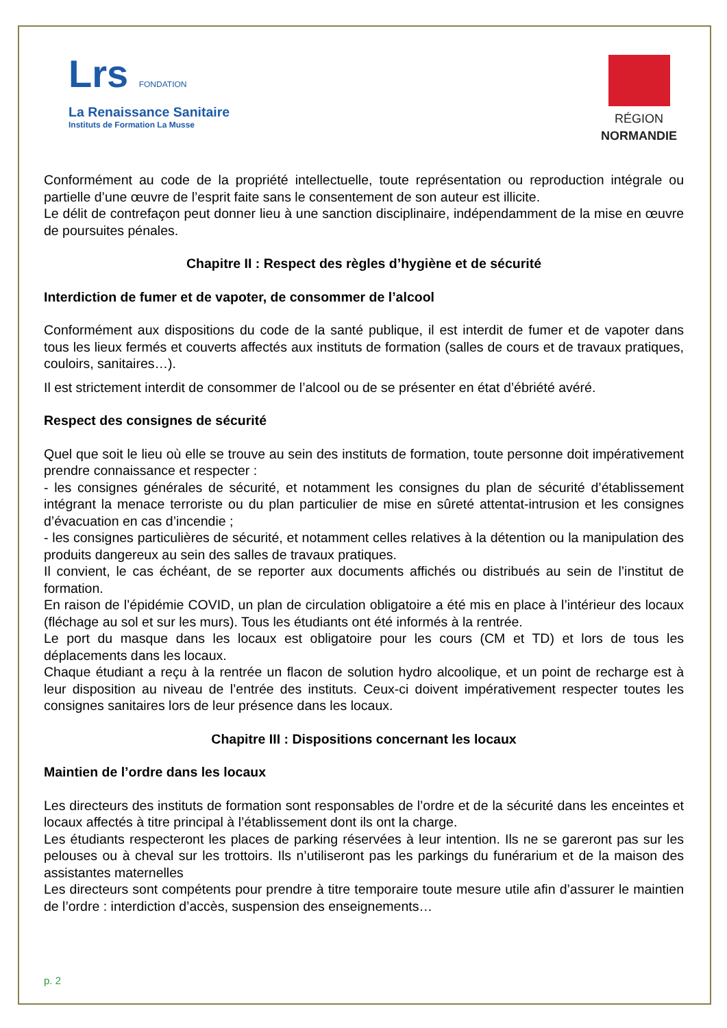Lrs FONDATION
La Renaissance Sanitaire
Instituts de Formation La Musse
RÉGION
NORMANDIE
Conformément au code de la propriété intellectuelle, toute représentation ou reproduction intégrale ou partielle d’une œuvre de l’esprit faite sans le consentement de son auteur est illicite.
Le délit de contrefaçon peut donner lieu à une sanction disciplinaire, indépendamment de la mise en œuvre de poursuites pénales.
Chapitre II : Respect des règles d’hygiène et de sécurité
Interdiction de fumer et de vapoter, de consommer de l’alcool
Conformément aux dispositions du code de la santé publique, il est interdit de fumer et de vapoter dans tous les lieux fermés et couverts affectés aux instituts de formation (salles de cours et de travaux pratiques, couloirs, sanitaires…).
Il est strictement interdit de consommer de l’alcool ou de se présenter en état d’ébriété avéré.
Respect des consignes de sécurité
Quel que soit le lieu où elle se trouve au sein des instituts de formation, toute personne doit impérativement prendre connaissance et respecter :
- les consignes générales de sécurité, et notamment les consignes du plan de sécurité d’établissement intégrant la menace terroriste ou du plan particulier de mise en sûreté attentat-intrusion et les consignes d’évacuation en cas d’incendie ;
- les consignes particulières de sécurité, et notamment celles relatives à la détention ou la manipulation des produits dangereux au sein des salles de travaux pratiques.
Il convient, le cas échéant, de se reporter aux documents affichés ou distribués au sein de l’institut de formation.
En raison de l’épidémie COVID, un plan de circulation obligatoire a été mis en place à l’intérieur des locaux (fléchage au sol et sur les murs). Tous les étudiants ont été informés à la rentrée.
Le port du masque dans les locaux est obligatoire pour les cours (CM et TD) et lors de tous les déplacements dans les locaux.
Chaque étudiant a reçu à la rentrée un flacon de solution hydro alcoolique, et un point de recharge est à leur disposition au niveau de l’entrée des instituts. Ceux-ci doivent impérativement respecter toutes les consignes sanitaires lors de leur présence dans les locaux.
Chapitre III : Dispositions concernant les locaux
Maintien de l’ordre dans les locaux
Les directeurs des instituts de formation sont responsables de l’ordre et de la sécurité dans les enceintes et locaux affectés à titre principal à l’établissement dont ils ont la charge.
Les étudiants respecteront les places de parking réservées à leur intention. Ils ne se gareront pas sur les pelouses ou à cheval sur les trottoirs. Ils n’utiliseront pas les parkings du funérarium et de la maison des assistantes maternelles
Les directeurs sont compétents pour prendre à titre temporaire toute mesure utile afin d’assurer le maintien de l’ordre : interdiction d’accès, suspension des enseignements…
p. 2